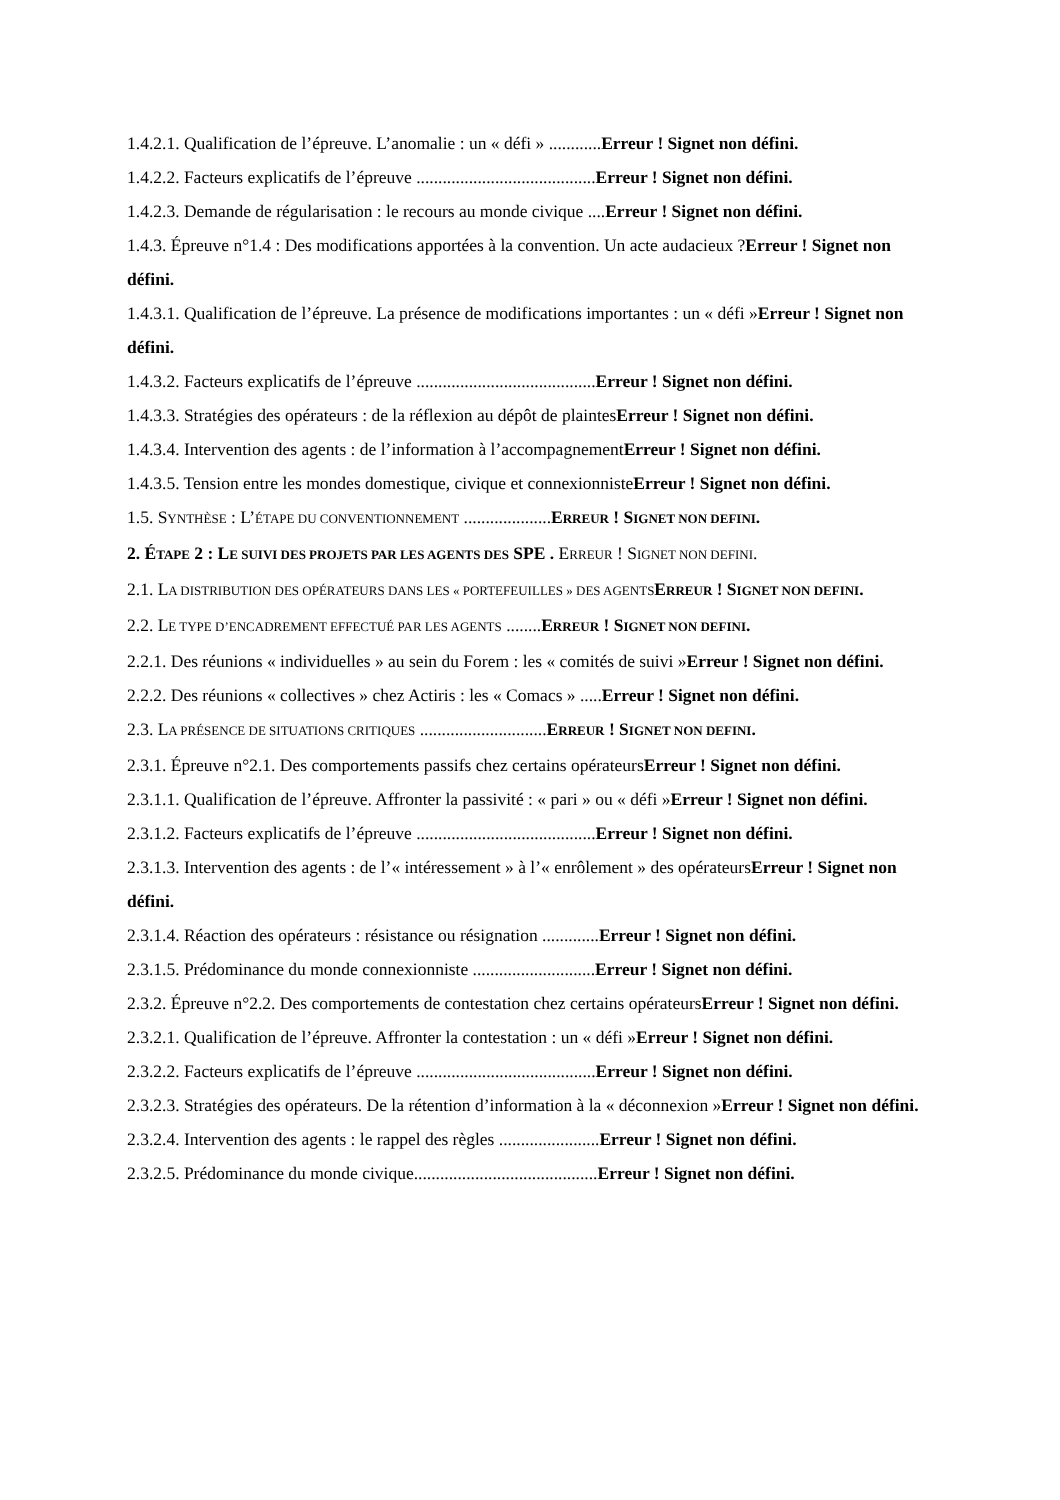1.4.2.1. Qualification de l’épreuve. L’anomalie : un « défi » ............Erreur ! Signet non défini.
1.4.2.2. Facteurs explicatifs de l’épreuve .........................................Erreur ! Signet non défini.
1.4.2.3. Demande de régularisation : le recours au monde civique ....Erreur ! Signet non défini.
1.4.3. Épreuve n°1.4 : Des modifications apportées à la convention. Un acte audacieux ?Erreur ! Signet non défini.
1.4.3.1. Qualification de l’épreuve. La présence de modifications importantes : un « défi »Erreur ! Signet non défini.
1.4.3.2. Facteurs explicatifs de l’épreuve .........................................Erreur ! Signet non défini.
1.4.3.3. Stratégies des opérateurs : de la réflexion au dépôt de plaintesErreur ! Signet non défini.
1.4.3.4. Intervention des agents : de l’information à l’accompagnementErreur ! Signet non défini.
1.4.3.5. Tension entre les mondes domestique, civique et connexionnisteErreur ! Signet non défini.
1.5. SYNTHÈSE : L’ÉTAPE DU CONVENTIONNEMENT ....................ERREUR ! SIGNET NON DEFINI.
2. ÉTAPE 2 : LE SUIVI DES PROJETS PAR LES AGENTS DES SPE . ERREUR ! SIGNET NON DEFINI.
2.1. LA DISTRIBUTION DES OPÉRATEURS DANS LES « PORTEFEUILLES » DES AGENTS ERREUR ! SIGNET NON DEFINI.
2.2. LE TYPE D’ENCADREMENT EFFECTUÉ PAR LES AGENTS ........ERREUR ! SIGNET NON DEFINI.
2.2.1. Des réunions « individuelles » au sein du Forem : les « comités de suivi »Erreur ! Signet non défini.
2.2.2. Des réunions « collectives » chez Actiris : les « Comacs » .....Erreur ! Signet non défini.
2.3. LA PRÉSENCE DE SITUATIONS CRITIQUES .............................ERREUR ! SIGNET NON DEFINI.
2.3.1. Épreuve n°2.1. Des comportements passifs chez certains opérateursErreur ! Signet non défini.
2.3.1.1. Qualification de l’épreuve. Affronter la passivité : « pari » ou « défi »Erreur ! Signet non défini.
2.3.1.2. Facteurs explicatifs de l’épreuve .........................................Erreur ! Signet non défini.
2.3.1.3. Intervention des agents : de l’« intéressement » à l’« enrôlement » des opérateursErreur ! Signet non défini.
2.3.1.4. Réaction des opérateurs : résistance ou résignation .............Erreur ! Signet non défini.
2.3.1.5. Prédominance du monde connexionniste ............................Erreur ! Signet non défini.
2.3.2. Épreuve n°2.2. Des comportements de contestation chez certains opérateursErreur ! Signet non défini.
2.3.2.1. Qualification de l’épreuve. Affronter la contestation : un « défi »Erreur ! Signet non défini.
2.3.2.2. Facteurs explicatifs de l’épreuve .........................................Erreur ! Signet non défini.
2.3.2.3. Stratégies des opérateurs. De la rétention d’information à la « déconnexion »Erreur ! Signet non défini.
2.3.2.4. Intervention des agents : le rappel des règles .......................Erreur ! Signet non défini.
2.3.2.5. Prédominance du monde civique..........................................Erreur ! Signet non défini.